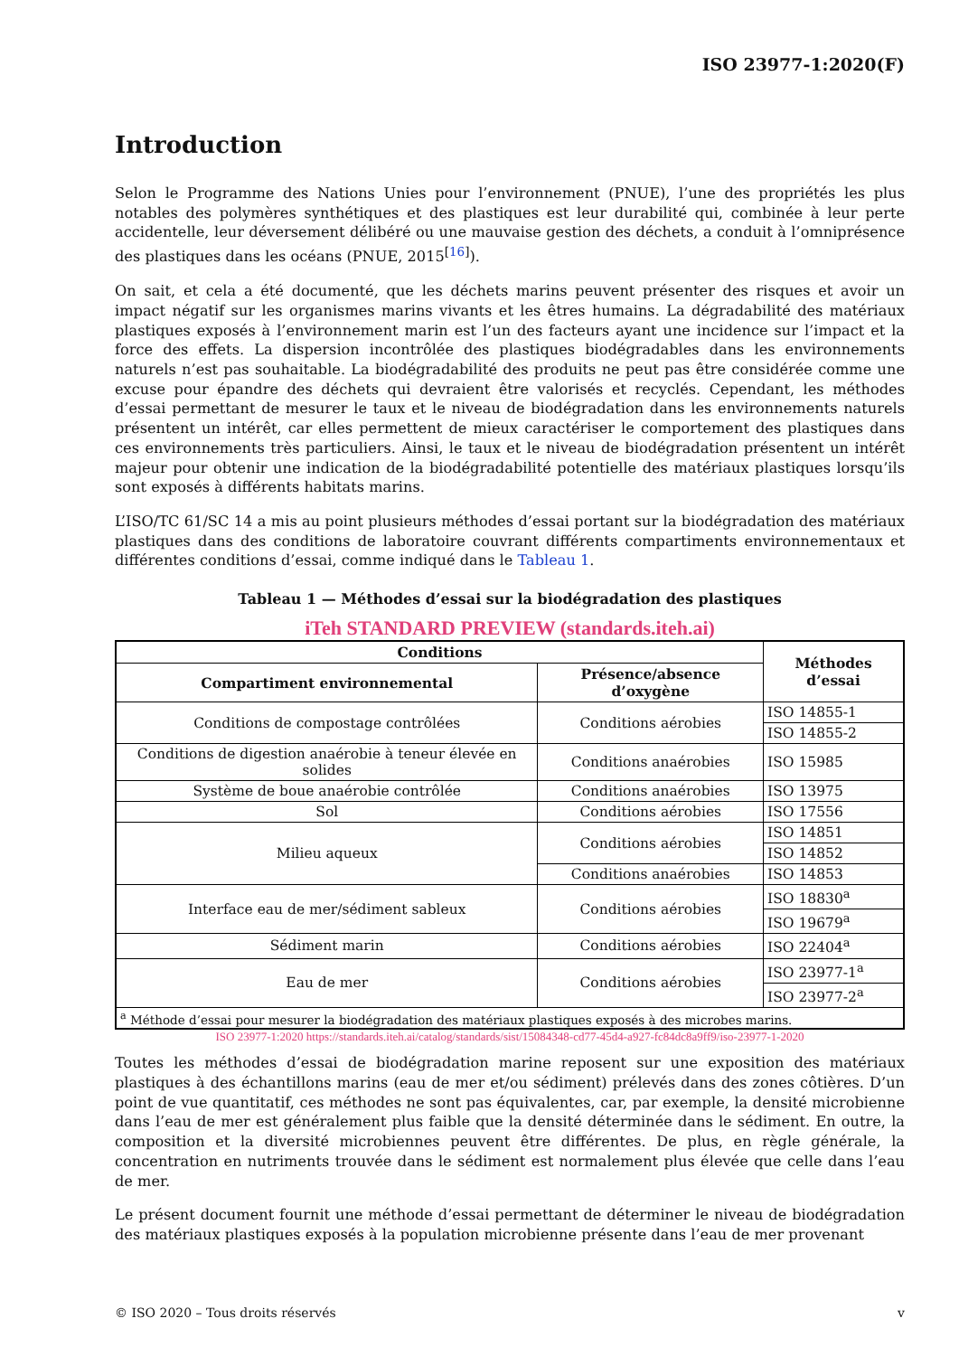ISO 23977-1:2020(F)
Introduction
Selon le Programme des Nations Unies pour l’environnement (PNUE), l’une des propriétés les plus notables des polymères synthétiques et des plastiques est leur durabilité qui, combinée à leur perte accidentelle, leur déversement délibéré ou une mauvaise gestion des déchets, a conduit à l’omniprésence des plastiques dans les océans (PNUE, 2015<sup>[16]</sup>).
On sait, et cela a été documenté, que les déchets marins peuvent présenter des risques et avoir un impact négatif sur les organismes marins vivants et les êtres humains. La dégradabilité des matériaux plastiques exposés à l’environnement marin est l’un des facteurs ayant une incidence sur l’impact et la force des effets. La dispersion incontrôlée des plastiques biodégradables dans les environnements naturels n’est pas souhaitable. La biodégradabilité des produits ne peut pas être considérée comme une excuse pour épandre des déchets qui devraient être valorisés et recyclés. Cependant, les méthodes d’essai permettant de mesurer le taux et le niveau de biodégradation dans les environnements naturels présentent un intérêt, car elles permettent de mieux caractériser le comportement des plastiques dans ces environnements très particuliers. Ainsi, le taux et le niveau de biodégradation présentent un intérêt majeur pour obtenir une indication de la biodégradabilité potentielle des matériaux plastiques lorsqu’ils sont exposés à différents habitats marins.
L’ISO/TC 61/SC 14 a mis au point plusieurs méthodes d’essai portant sur la biodégradation des matériaux plastiques dans des conditions de laboratoire couvrant différents compartiments environnementaux et différentes conditions d’essai, comme indiqué dans le Tableau 1.
Tableau 1 — Méthodes d’essai sur la biodégradation des plastiques
iTeh STANDARD PREVIEW (standards.iteh.ai)
| Conditions | | Méthodes d’essai |
| --- | --- | --- |
| Compartiment environnemental | Présence/absence d’oxygène | |
| Conditions de compostage contrôlées | Conditions aérobies | ISO 14855-1 |
| | | ISO 14855-2 |
| Conditions de digestion anaérobie à teneur élevée en solides | Conditions anaérobies | ISO 15985 |
| Système de boue anaérobie contrôlée | Conditions anaérobies | ISO 13975 |
| Sol | Conditions aérobies | ISO 17556 |
| Milieu aqueux | Conditions aérobies | ISO 14851 |
| | | ISO 14852 |
| | Conditions anaérobies | ISO 14853 |
| Interface eau de mer/sédiment sableux | Conditions aérobies | ISO 18830<sup>a</sup> |
| | | ISO 19679<sup>a</sup> |
| Sédiment marin | Conditions aérobies | ISO 22404<sup>a</sup> |
| Eau de mer | Conditions aérobies | ISO 23977-1<sup>a</sup> |
| | | ISO 23977-2<sup>a</sup> |
| <sup>a</sup> Méthode d’essai pour mesurer la biodégradation des matériaux plastiques exposés à des microbes marins. | | |
ISO 23977-1:2020 https://standards.iteh.ai/catalog/standards/sist/15084348-cd77-45d4-a927-fc84dc8a9ff9/iso-23977-1-2020
Toutes les méthodes d’essai de biodégradation marine reposent sur une exposition des matériaux plastiques à des échantillons marins (eau de mer et/ou sédiment) prélevés dans des zones côtières. D’un point de vue quantitatif, ces méthodes ne sont pas équivalentes, car, par exemple, la densité microbienne dans l’eau de mer est généralement plus faible que la densité déterminée dans le sédiment. En outre, la composition et la diversité microbiennes peuvent être différentes. De plus, en règle générale, la concentration en nutriments trouvée dans le sédiment est normalement plus élevée que celle dans l’eau de mer.
Le présent document fournit une méthode d’essai permettant de déterminer le niveau de biodégradation des matériaux plastiques exposés à la population microbienne présente dans l’eau de mer provenant
© ISO 2020 – Tous droits réservés v